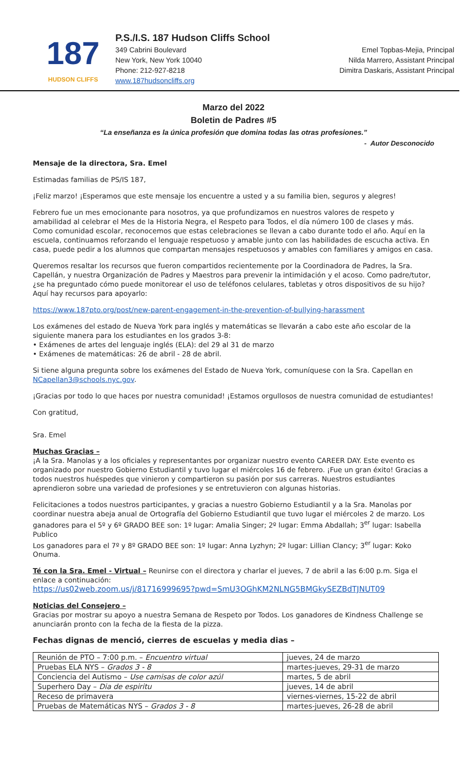187
HUDSON CLIFFS
P.S./I.S. 187 Hudson Cliffs School
349 Cabrini Boulevard Emel Topbas-Mejia, Principal
New York, New York 10040 Nilda Marrero, Assistant Principal
Phone: 212-927-8218 Dimitra Daskaris, Assistant Principal
www.187hudsoncliffs.org
Marzo del 2022
Boletin de Padres #5
“La enseñanza es la única profesión que domina todas las otras profesiones.”
- Autor Desconocido
Mensaje de la directora, Sra. Emel
Estimadas familias de PS/IS 187,
¡Feliz marzo! ¡Esperamos que este mensaje los encuentre a usted y a su familia bien, seguros y alegres!
Febrero fue un mes emocionante para nosotros, ya que profundizamos en nuestros valores de respeto y amabilidad al celebrar el Mes de la Historia Negra, el Respeto para Todos, el día número 100 de clases y más. Como comunidad escolar, reconocemos que estas celebraciones se llevan a cabo durante todo el año. Aquí en la escuela, continuamos reforzando el lenguaje respetuoso y amable junto con las habilidades de escucha activa. En casa, puede pedir a los alumnos que compartan mensajes respetuosos y amables con familiares y amigos en casa.
Queremos resaltar los recursos que fueron compartidos recientemente por la Coordinadora de Padres, la Sra. Capellán, y nuestra Organización de Padres y Maestros para prevenir la intimidación y el acoso. Como padre/tutor, ¿se ha preguntado cómo puede monitorear el uso de teléfonos celulares, tabletas y otros dispositivos de su hijo? Aquí hay recursos para apoyarlo:
https://www.187pto.org/post/new-parent-engagement-in-the-prevention-of-bullying-harassment
Los exámenes del estado de Nueva York para inglés y matemáticas se llevarán a cabo este año escolar de la siguiente manera para los estudiantes en los grados 3-8:
• Exámenes de artes del lenguaje inglés (ELA): del 29 al 31 de marzo
• Exámenes de matemáticas: 26 de abril - 28 de abril.
Si tiene alguna pregunta sobre los exámenes del Estado de Nueva York, comuníquese con la Sra. Capellan en NCapellan3@schools.nyc.gov.
¡Gracias por todo lo que haces por nuestra comunidad! ¡Estamos orgullosos de nuestra comunidad de estudiantes!
Con gratitud,
Sra. Emel
Muchas Gracias –
¡A la Sra. Manolas y a los oficiales y representantes por organizar nuestro evento CAREER DAY. Este evento es organizado por nuestro Gobierno Estudiantil y tuvo lugar el miércoles 16 de febrero. ¡Fue un gran éxito! Gracias a todos nuestros huéspedes que vinieron y compartieron su pasión por sus carreras. Nuestros estudiantes aprendieron sobre una variedad de profesiones y se entretuvieron con algunas historias.
Felicitaciones a todos nuestros participantes, y gracias a nuestro Gobierno Estudiantil y a la Sra. Manolas por coordinar nuestra abeja anual de Ortografía del Gobierno Estudiantil que tuvo lugar el miércoles 2 de marzo. Los ganadores para el 5º y 6º GRADO BEE son: 1º lugar: Amalia Singer; 2º lugar: Emma Abdallah; 3<sup>er</sup> lugar: Isabella Publico
Los ganadores para el 7º y 8º GRADO BEE son: 1º lugar: Anna Lyzhyn; 2º lugar: Lillian Clancy; 3<sup>er</sup> lugar: Koko Onuma.
Té con la Sra. Emel - Virtual – Reunirse con el directora y charlar el jueves, 7 de abril a las 6:00 p.m. Siga el enlace a continuación:
https://us02web.zoom.us/j/81716999695?pwd=SmU3OGhKM2NLNG5BMGkySEZBdTJNUT09
Noticias del Consejero –
Gracias por mostrar su apoyo a nuestra Semana de Respeto por Todos. Los ganadores de Kindness Challenge se anunciarán pronto con la fecha de la fiesta de la pizza.
Fechas dignas de menció, cierres de escuelas y media dias –
| Reunión de PTO – 7:00 p.m. – Encuentro virtual | jueves, 24 de marzo |
| Pruebas ELA NYS – Grados 3 - 8 | martes-jueves, 29-31 de marzo |
| Conciencia del Autismo – Use camisas de color azúl | martes, 5 de abril |
| Superhero Day – Dia de espiritu | jueves, 14 de abril |
| Receso de primavera | viernes-viernes, 15-22 de abril |
| Pruebas de Matemáticas NYS – Grados 3 - 8 | martes-jueves, 26-28 de abril |